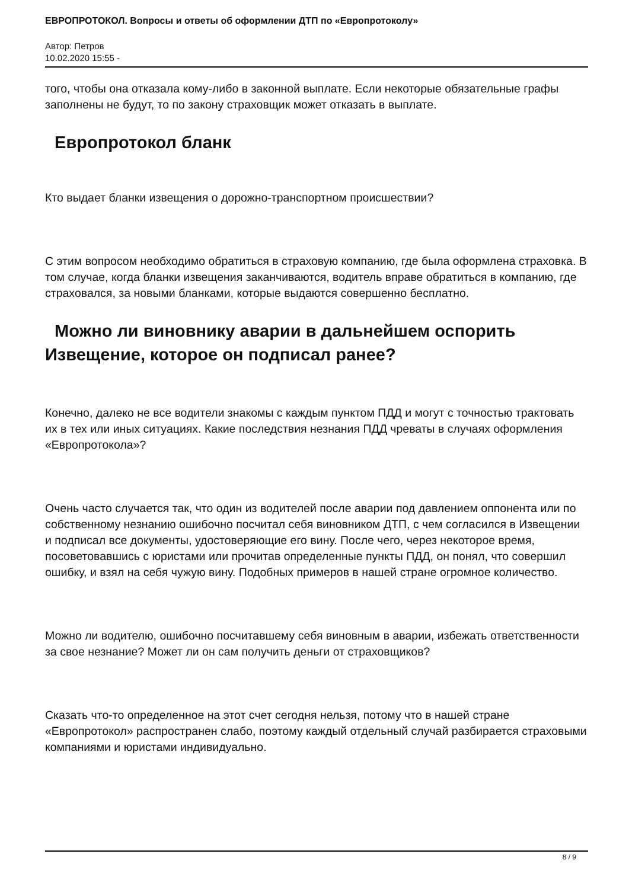ЕВРОПРОТОКОЛ. Вопросы и ответы об оформлении ДТП по «Европротоколу»
Автор: Петров
10.02.2020 15:55 -
того, чтобы она отказала кому-либо в законной выплате. Если некоторые обязательные графы заполнены не будут, то по закону страховщик может отказать в выплате.
Европротокол бланк
Кто выдает бланки извещения о дорожно-транспортном происшествии?
С этим вопросом необходимо обратиться в страховую компанию, где была оформлена страховка. В том случае, когда бланки извещения заканчиваются, водитель вправе обратиться в компанию, где страховался, за новыми бланками, которые выдаются совершенно бесплатно.
Можно ли виновнику аварии в дальнейшем оспорить Извещение, которое он подписал ранее?
Конечно, далеко не все водители знакомы с каждым пунктом ПДД и могут с точностью трактовать их в тех или иных ситуациях. Какие последствия незнания ПДД чреваты в случаях оформления «Европротокола»?
Очень часто случается так, что один из водителей после аварии под давлением оппонента или по собственному незнанию ошибочно посчитал себя виновником ДТП, с чем согласился в Извещении и подписал все документы, удостоверяющие его вину. После чего, через некоторое время, посоветовавшись с юристами или прочитав определенные пункты ПДД, он понял, что совершил ошибку, и взял на себя чужую вину. Подобных примеров в нашей стране огромное количество.
Можно ли водителю, ошибочно посчитавшему себя виновным в аварии, избежать ответственности за свое незнание? Может ли он сам получить деньги от страховщиков?
Сказать что-то определенное на этот счет сегодня нельзя, потому что в нашей стране «Европротокол» распространен слабо, поэтому каждый отдельный случай разбирается страховыми компаниями и юристами индивидуально.
8 / 9